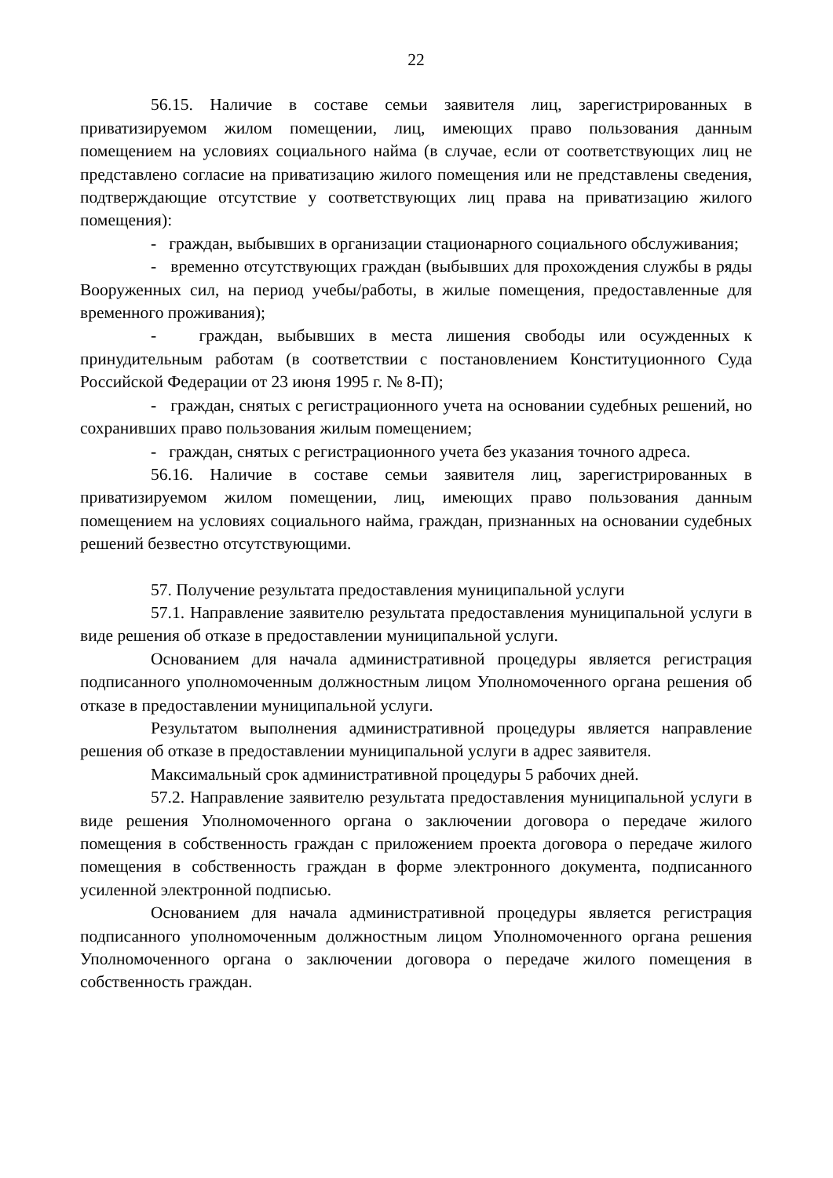22
56.15. Наличие в составе семьи заявителя лиц, зарегистрированных в приватизируемом жилом помещении, лиц, имеющих право пользования данным помещением на условиях социального найма (в случае, если от соответствующих лиц не представлено согласие на приватизацию жилого помещения или не представлены сведения, подтверждающие отсутствие у соответствующих лиц права на приватизацию жилого помещения):
- граждан, выбывших в организации стационарного социального обслуживания;
- временно отсутствующих граждан (выбывших для прохождения службы в ряды Вооруженных сил, на период учебы/работы, в жилые помещения, предоставленные для временного проживания);
- граждан, выбывших в места лишения свободы или осужденных к принудительным работам (в соответствии с постановлением Конституционного Суда Российской Федерации от 23 июня 1995 г. № 8-П);
- граждан, снятых с регистрационного учета на основании судебных решений, но сохранивших право пользования жилым помещением;
- граждан, снятых с регистрационного учета без указания точного адреса.
56.16. Наличие в составе семьи заявителя лиц, зарегистрированных в приватизируемом жилом помещении, лиц, имеющих право пользования данным помещением на условиях социального найма, граждан, признанных на основании судебных решений безвестно отсутствующими.
57. Получение результата предоставления муниципальной услуги
57.1. Направление заявителю результата предоставления муниципальной услуги в виде решения об отказе в предоставлении муниципальной услуги.
Основанием для начала административной процедуры является регистрация подписанного уполномоченным должностным лицом Уполномоченного органа решения об отказе в предоставлении муниципальной услуги.
Результатом выполнения административной процедуры является направление решения об отказе в предоставлении муниципальной услуги в адрес заявителя.
Максимальный срок административной процедуры 5 рабочих дней.
57.2. Направление заявителю результата предоставления муниципальной услуги в виде решения Уполномоченного органа о заключении договора о передаче жилого помещения в собственность граждан с приложением проекта договора о передаче жилого помещения в собственность граждан в форме электронного документа, подписанного усиленной электронной подписью.
Основанием для начала административной процедуры является регистрация подписанного уполномоченным должностным лицом Уполномоченного органа решения Уполномоченного органа о заключении договора о передаче жилого помещения в собственность граждан.